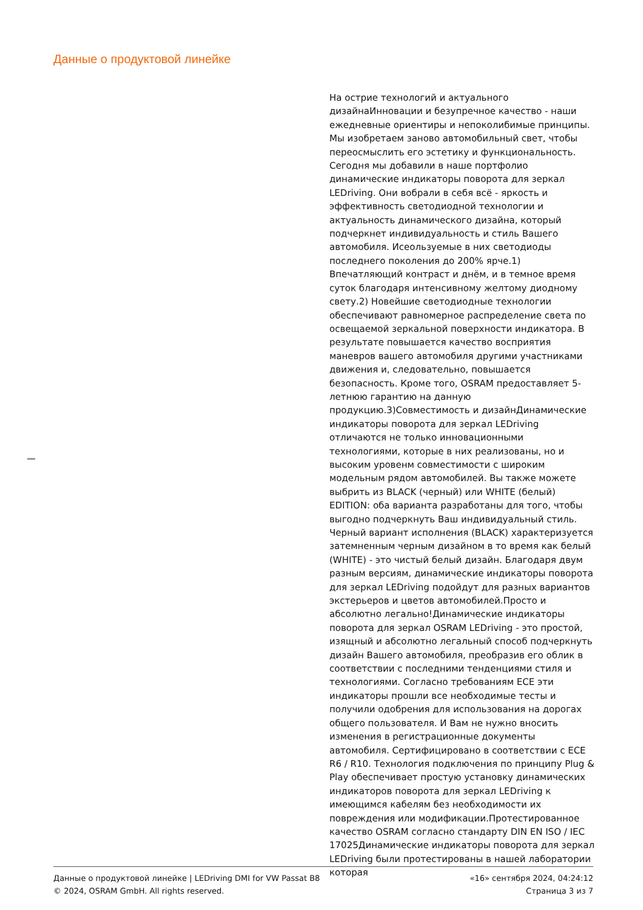Данные о продуктовой линейке
На острие технологий и актуального дизайнаИнновации и безупречное качество - наши ежедневные ориентиры и непоколибимые принципы. Мы изобретаем заново автомобильный свет, чтобы переосмыслить его эстетику и функциональность. Сегодня мы добавили в наше портфолио динамические индикаторы поворота для зеркал LEDriving. Они вобрали в себя всё - яркость и эффективность светодиодной технологии и актуальность динамического дизайна, который подчеркнет индивидуальность и стиль Вашего автомобиля. Исеользуемые в них светодиоды последнего поколения до 200% ярче.1) Впечатляющий контраст и днём, и в темное время суток благодаря интенсивному желтому диодному свету.2) Новейшие светодиодные технологии обеспечивают равномерное распределение света по освещаемой зеркальной поверхности индикатора. В результате повышается качество восприятия маневров вашего автомобиля другими участниками движения и, следовательно, повышается безопасность. Кроме того, OSRAM предоставляет 5-летнюю гарантию на данную продукцию.3)Совместимость и дизайнДинамические индикаторы поворота для зеркал LEDriving отличаются не только инновационными технологиями, которые в них реализованы, но и высоким уровенм совместимости с широким модельным рядом автомобилей. Вы также можете выбрить из BLACK (черный) или WHITE (белый) EDITION: оба варианта разработаны для того, чтобы выгодно подчеркнуть Ваш индивидуальный стиль. Черный вариант исполнения (BLACK) характеризуется затемненным черным дизайном в то время как белый (WHITE) - это чистый белый дизайн. Благодаря двум разным версиям, динамические индикаторы поворота для зеркал LEDriving подойдут для разных вариантов экстерьеров и цветов автомобилей.Просто и абсолютно легально!Динамические индикаторы поворота для зеркал OSRAM LEDriving - это простой, изящный и абсолютно легальный способ подчеркнуть дизайн Вашего автомобиля, преобразив его облик в соответствии с последними тенденциями стиля и технологиями. Согласно требованиям ECE эти индикаторы прошли все необходимые тесты и получили одобрения для использования на дорогах общего пользователя. И Вам не нужно вносить изменения в регистрационные документы автомобиля. Сертифицировано в соответствии с ECE R6 / R10. Технология подключения по принципу Plug & Play обеспечивает простую установку динамических индикаторов поворота для зеркал LEDriving к имеющимся кабелям без необходимости их повреждения или модификации.Протестированное качество OSRAM согласно стандарту DIN EN ISO / IEC 17025Динамические индикаторы поворота для зеркал LEDriving были протестированы в нашей лаборатории которая
Данные о продуктовой линейке | LEDriving DMI for VW Passat B8
© 2024, OSRAM GmbH. All rights reserved.
«16» сентября 2024, 04:24:12
Страница 3 из 7